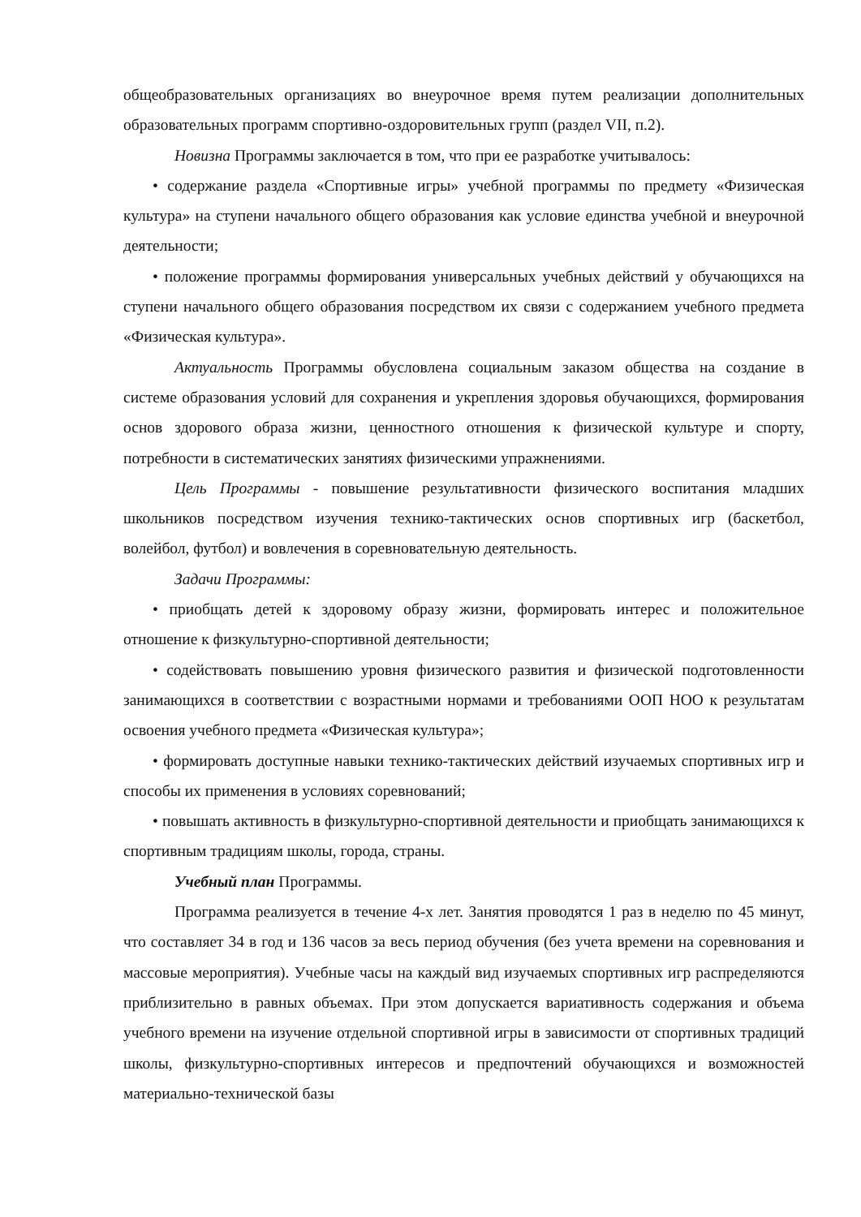общеобразовательных организациях во внеурочное время путем реализации дополнительных образовательных программ спортивно-оздоровительных групп (раздел VII, п.2).
Новизна Программы заключается в том, что при ее разработке учитывалось:
• содержание раздела «Спортивные игры» учебной программы по предмету «Физическая культура» на ступени начального общего образования как условие единства учебной и внеурочной деятельности;
• положение программы формирования универсальных учебных действий у обучающихся на ступени начального общего образования посредством их связи с содержанием учебного предмета «Физическая культура».
Актуальность Программы обусловлена социальным заказом общества на создание в системе образования условий для сохранения и укрепления здоровья обучающихся, формирования основ здорового образа жизни, ценностного отношения к физической культуре и спорту, потребности в систематических занятиях физическими упражнениями.
Цель Программы - повышение результативности физического воспитания младших школьников посредством изучения технико-тактических основ спортивных игр (баскетбол, волейбол, футбол) и вовлечения в соревновательную деятельность.
Задачи Программы:
• приобщать детей к здоровому образу жизни, формировать интерес и положительное отношение к физкультурно-спортивной деятельности;
• содействовать повышению уровня физического развития и физической подготовленности занимающихся в соответствии с возрастными нормами и требованиями ООП НОО к результатам освоения учебного предмета «Физическая культура»;
• формировать доступные навыки технико-тактических действий изучаемых спортивных игр и способы их применения в условиях соревнований;
• повышать активность в физкультурно-спортивной деятельности и приобщать занимающихся к спортивным традициям школы, города, страны.
Учебный план Программы.
Программа реализуется в течение 4-х лет. Занятия проводятся 1 раз в неделю по 45 минут, что составляет 34 в год и 136 часов за весь период обучения (без учета времени на соревнования и массовые мероприятия). Учебные часы на каждый вид изучаемых спортивных игр распределяются приблизительно в равных объемах. При этом допускается вариативность содержания и объема учебного времени на изучение отдельной спортивной игры в зависимости от спортивных традиций школы, физкультурно-спортивных интересов и предпочтений обучающихся и возможностей материально-технической базы